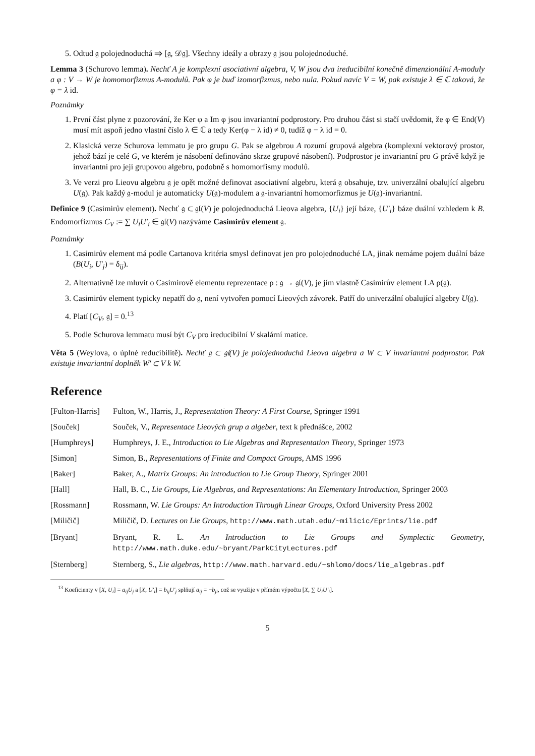5. Odtud 𝔤 polojednoduchá ⇒ [𝔤, 𝒟𝔤]. Všechny ideály a obrazy 𝔤 jsou polojednoduché.
Lemma 3 (Schurovo lemma). Nechť A je komplexní asociativní algebra, V, W jsou dva ireducibilní konečně dimenzionální A-moduly a φ : V → W je homomorfizmus A-modulů. Pak φ je buď izomorfizmus, nebo nula. Pokud navíc V = W, pak existuje λ ∈ ℂ taková, že φ = λ id.
Poznámky
1. První část plyne z pozorování, že Ker φ a Im φ jsou invariantní podprostory. Pro druhou část si stačí uvědomit, že φ ∈ End(V) musí mít aspoň jedno vlastní číslo λ ∈ ℂ a tedy Ker(φ − λ id) ≠ 0, tudíž φ − λ id = 0.
2. Klasická verze Schurova lemmatu je pro grupu G. Pak se algebrou A rozumí grupová algebra (komplexní vektorový prostor, jehož bází je celé G, ve kterém je násobení definováno skrze grupové násobení). Podprostor je invariantní pro G právě když je invariantní pro její grupovou algebru, podobně s homomorfismy modulů.
3. Ve verzi pro Lieovu algebru 𝔤 je opět možné definovat asociativní algebru, která 𝔤 obsahuje, tzv. univerzální obalující algebru U(𝔤). Pak každý 𝔤-modul je automaticky U(𝔤)-modulem a 𝔤-invariantní homomorfizmus je U(𝔤)-invariantní.
Definice 9 (Casimirův element). Nechť 𝔤 ⊂ 𝔤𝔩(V) je polojednoduchá Lieova algebra, {U<sub>i</sub>} její báze, {U′<sub>i</sub>} báze duální vzhledem k B. Endomorfizmus C<sub>V</sub> := ∑ U<sub>i</sub>U′<sub>i</sub> ∈ 𝔤𝔩(V) nazýváme Casimirův element 𝔤.
Poznámky
1. Casimirův element má podle Cartanova kritéria smysl definovat jen pro polojednoduché LA, jinak nemáme pojem duální báze (B(U<sub>i</sub>, U′<sub>j</sub>) = δ<sub>ij</sub>).
2. Alternativně lze mluvit o Casimirově elementu reprezentace ρ : 𝔤 → 𝔤𝔩(V), je jím vlastně Casimirův element LA ρ(𝔤).
3. Casimirův element typicky nepatří do 𝔤, není vytvořen pomocí Lieových závorek. Patří do univerzální obalující algebry U(𝔤).
4. Platí [C<sub>V</sub>, 𝔤] = 0.<sup>13</sup>
5. Podle Schurova lemmatu musí být C<sub>V</sub> pro ireducibilní V skalární matice.
Věta 5 (Weylova, o úplné reducibilitě). Nechť 𝔤 ⊂ 𝔤𝔩(V) je polojednoduchá Lieova algebra a W ⊂ V invariantní podprostor. Pak existuje invariantní doplněk W′ ⊂ V k W.
Reference
[Fulton-Harris]
Fulton, W., Harris, J., Representation Theory: A First Course, Springer 1991
[Souček] Souček, V., Representace Lieových grup a algeber, text k přednášce, 2002
[Humphreys] Humphreys, J. E., Introduction to Lie Algebras and Representation Theory, Springer 1973
[Simon] Simon, B., Representations of Finite and Compact Groups, AMS 1996
[Baker] Baker, A., Matrix Groups: An introduction to Lie Group Theory, Springer 2001
[Hall] Hall, B. C., Lie Groups, Lie Algebras, and Representations: An Elementary Introduction, Springer 2003
[Rossmann] Rossmann, W. Lie Groups: An Introduction Through Linear Groups, Oxford University Press 2002
[Miličič] Miličič, D. Lectures on Lie Groups, http://www.math.utah.edu/~milicic/Eprints/lie.pdf
[Bryant] Bryant, R. L. An Introduction to Lie Groups and Symplectic Geometry, http://www.math.duke.edu/~bryant/ParkCityLectures.pdf
[Sternberg] Sternberg, S., Lie algebras, http://www.math.harvard.edu/~shlomo/docs/lie_algebras.pdf
<sup>13</sup> Koeficienty v [X, U<sub>i</sub>] = a<sub>ij</sub>U<sub>j</sub> a [X, U′<sub>i</sub>] = b<sub>ij</sub>U′<sub>j</sub> splňují a<sub>ij</sub> = −b<sub>ji</sub>, což se využije v přímém výpočtu [X, ∑ U<sub>i</sub>U′<sub>i</sub>].
5